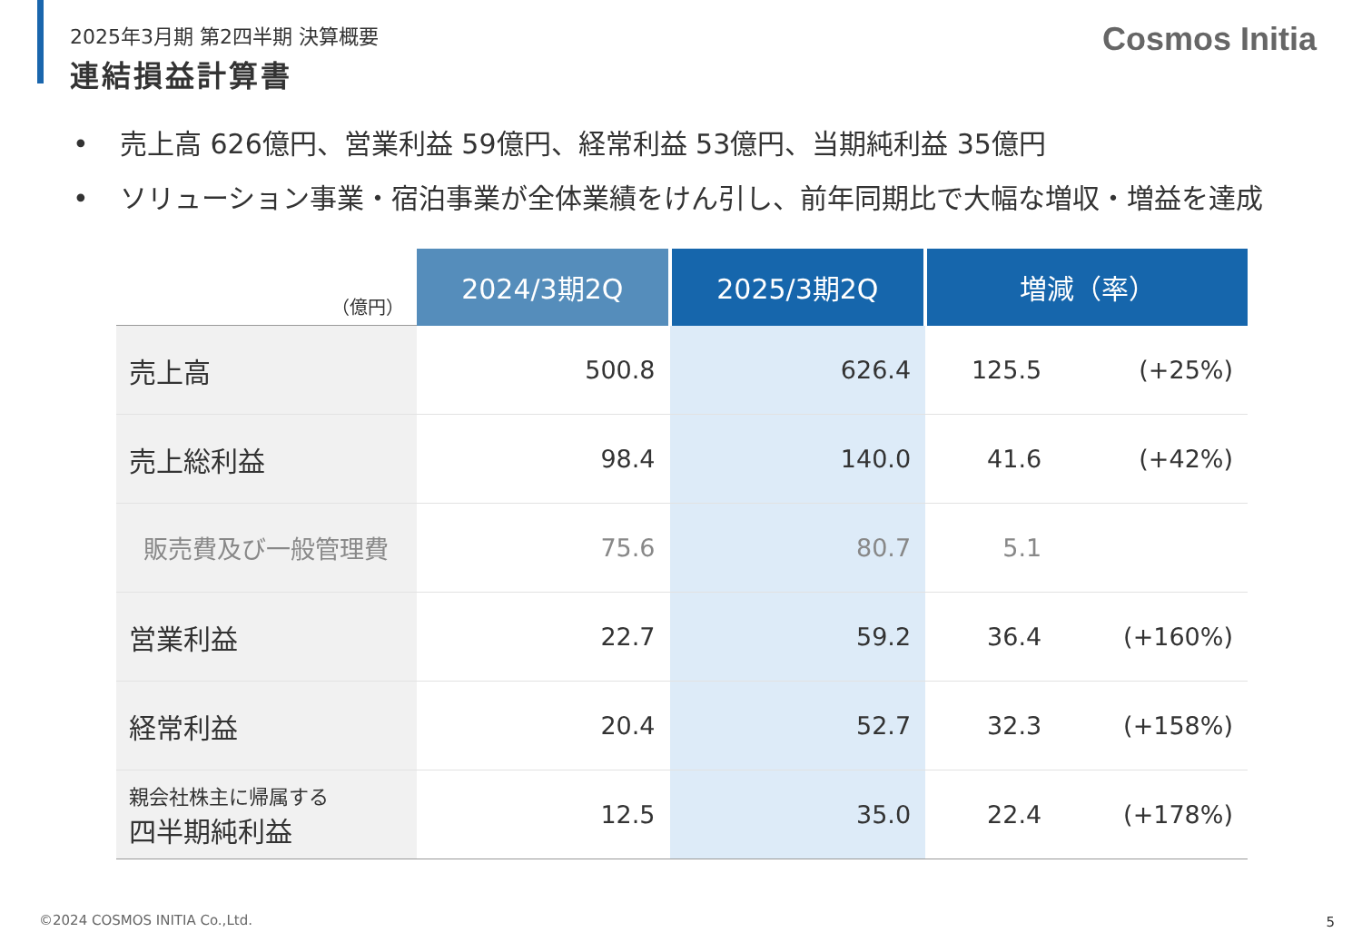2025年3月期 第2四半期 決算概要
連結損益計算書
Cosmos Initia
• 売上高 626億円、営業利益 59億円、経常利益 53億円、当期純利益 35億円
• ソリューション事業・宿泊事業が全体業績をけん引し、前年同期比で大幅な増収・増益を達成
| （億円） | 2024/3期2Q | 2025/3期2Q | 増減（率） | |
| --- | --- | --- | --- | --- |
| 売上高 | 500.8 | 626.4 | 125.5 | (+25%) |
| 売上総利益 | 98.4 | 140.0 | 41.6 | (+42%) |
| 販売費及び一般管理費 | 75.6 | 80.7 | 5.1 | |
| 営業利益 | 22.7 | 59.2 | 36.4 | (+160%) |
| 経常利益 | 20.4 | 52.7 | 32.3 | (+158%) |
| 親会社株主に帰属する 四半期純利益 | 12.5 | 35.0 | 22.4 | (+178%) |
©2024 COSMOS INITIA Co.,Ltd. 5